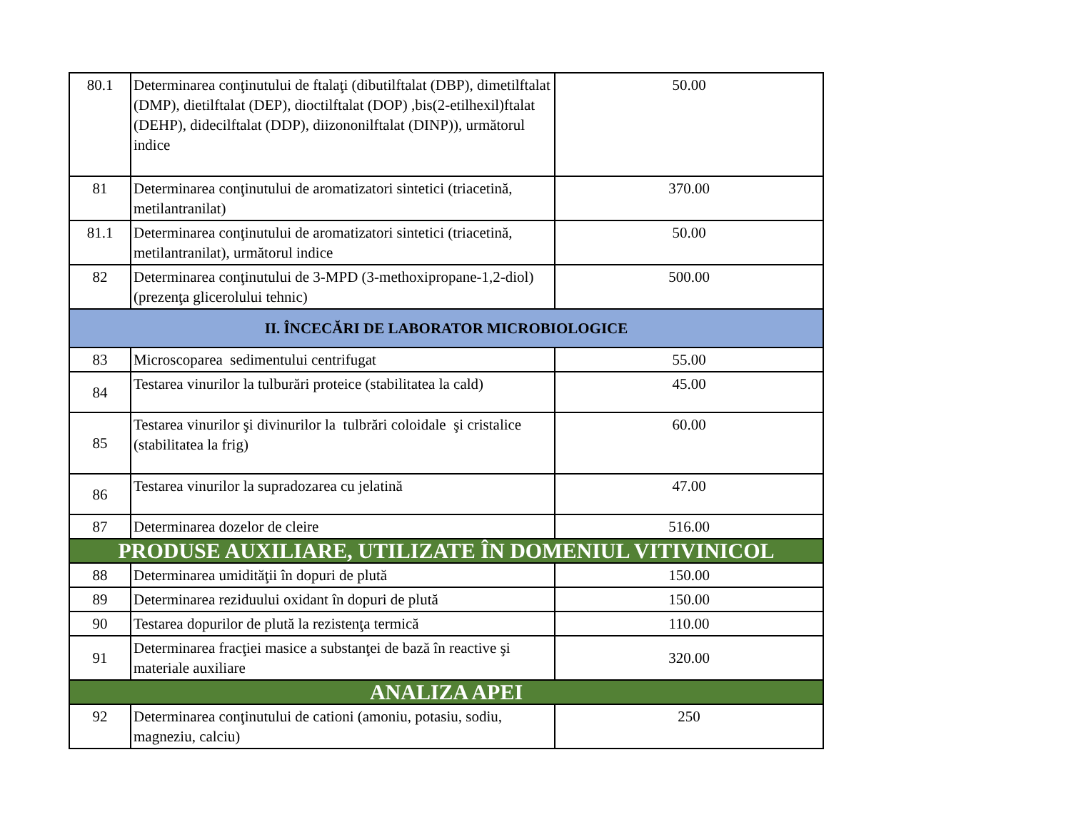| 80.1 | Determinarea conţinutului de ftalaţi (dibutilftalat (DBP), dimetilftalat (DMP), dietilftalat (DEP), dioctilftalat (DOP) ,bis(2-etilhexil)ftalat (DEHP), didecilftalat (DDP), diizononilftalat (DINP)), următorul indice | 50.00 |
| 81 | Determinarea conţinutului de aromatizatori sintetici (triacetină, metilantranilat) | 370.00 |
| 81.1 | Determinarea conţinutului de aromatizatori sintetici (triacetină, metilantranilat), următorul indice | 50.00 |
| 82 | Determinarea conţinutului de 3-MPD (3-methoxipropane-1,2-diol) (prezenţa glicerolului tehnic) | 500.00 |
| II. ÎNCECĂRI DE LABORATOR MICROBIOLOGICE | | |
| 83 | Microscoparea sedimentului centrifugat | 55.00 |
| 84 | Testarea vinurilor la tulburări proteice (stabilitatea la cald) | 45.00 |
| 85 | Testarea vinurilor şi divinurilor la tulbrări coloidale şi cristalice (stabilitatea la frig) | 60.00 |
| 86 | Testarea vinurilor la supradozarea cu jelatină | 47.00 |
| 87 | Determinarea dozelor de cleire | 516.00 |
| PRODUSE AUXILIARE, UTILIZATE ÎN DOMENIUL VITIVINICOL | | |
| 88 | Determinarea umidităţii în dopuri de plută | 150.00 |
| 89 | Determinarea reziduului oxidant în dopuri de plută | 150.00 |
| 90 | Testarea dopurilor de plută la rezistenţa termică | 110.00 |
| 91 | Determinarea fracţiei masice a substanţei de bază în reactive şi materiale auxiliare | 320.00 |
| ANALIZA APEI | | |
| 92 | Determinarea conţinutului de cationi (amoniu, potasiu, sodiu, magneziu, calciu) | 250 |